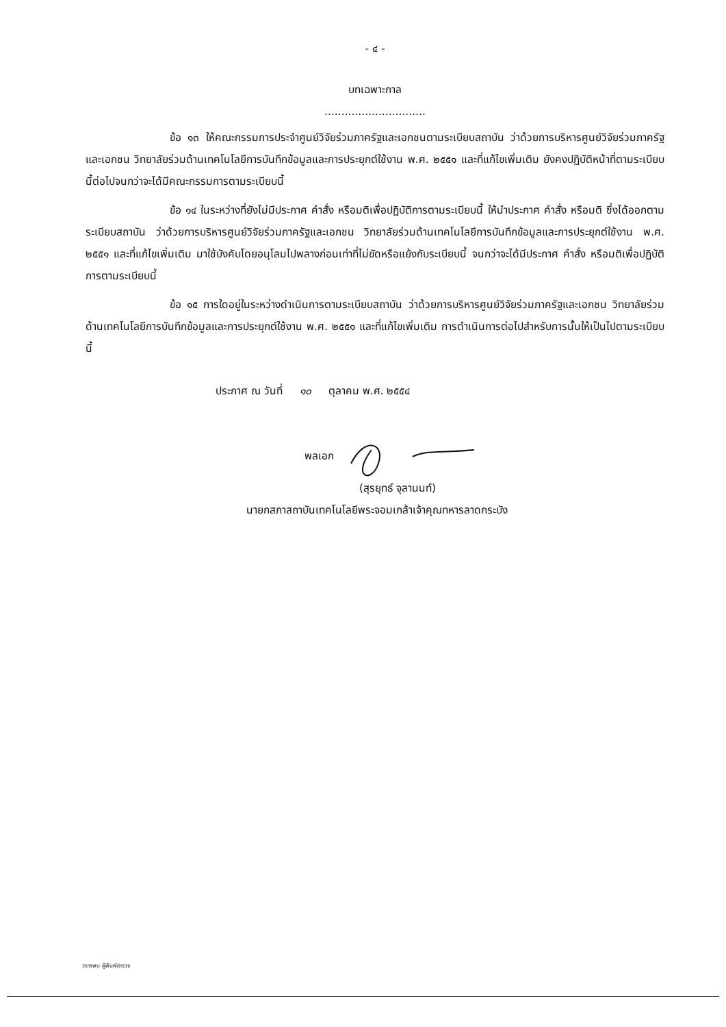- ๔ -
บทเฉพาะกาล
..............................
ข้อ ๑๓ ให้คณะกรรมการประจำศูนย์วิจัยร่วมภาครัฐและเอกชนตามระเบียบสถาบัน ว่าด้วยการบริหารศูนย์วิจัยร่วมภาครัฐและเอกชน วิทยาลัยร่วมด้านเทคโนโลยีการบันทึกข้อมูลและการประยุกต์ใช้งาน พ.ศ. ๒๕๕๑ และที่แก้ไขเพิ่มเติม ยังคงปฏิบัติหน้าที่ตามระเบียบนี้ต่อไปจนกว่าจะได้มีคณะกรรมการตามระเบียบนี้
ข้อ ๑๔ ในระหว่างที่ยังไม่มีประกาศ คำสั่ง หรือมติเพื่อปฏิบัติการตามระเบียบนี้ ให้นำประกาศ คำสั่ง หรือมติ ซึ่งได้ออกตามระเบียบสถาบัน ว่าด้วยการบริหารศูนย์วิจัยร่วมภาครัฐและเอกชน วิทยาลัยร่วมด้านเทคโนโลยีการบันทึกข้อมูลและการประยุกต์ใช้งาน พ.ศ. ๒๕๕๑ และที่แก้ไขเพิ่มเติม มาใช้บังคับโดยอนุโลมไปพลางก่อนเท่าที่ไม่ขัดหรือแย้งกับระเบียบนี้ จนกว่าจะได้มีประกาศ คำสั่ง หรือมติเพื่อปฏิบัติการตามระเบียบนี้
ข้อ ๑๕ การใดอยู่ในระหว่างดำเนินการตามระเบียบสถาบัน ว่าด้วยการบริหารศูนย์วิจัยร่วมภาครัฐและเอกชน วิทยาลัยร่วมด้านเทคโนโลยีการบันทึกข้อมูลและการประยุกต์ใช้งาน พ.ศ. ๒๕๕๑ และที่แก้ไขเพิ่มเติม การดำเนินการต่อไปสำหรับการนั้นให้เป็นไปตามระเบียบนี้
ประกาศ ณ วันที่ ๑๐ ตุลาคม พ.ศ. ๒๕๕๔
พลเอก
(สุรยุทธ์ จุลานนท์)
นายกสภาสถาบันเทคโนโลยีพระจอมเกล้าเจ้าคุณทหารลาดกระบัง
วรารพน ผู้พิมพ์/ตรวจ